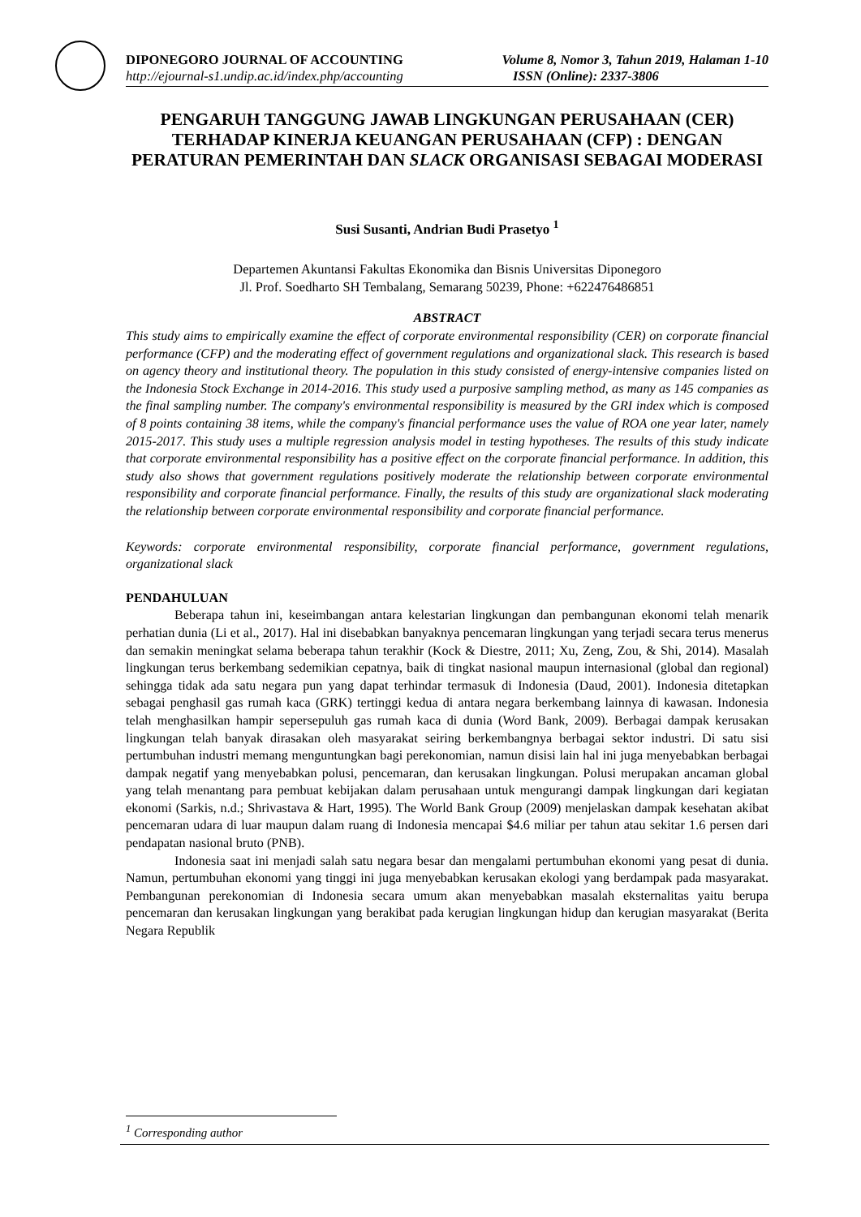DIPONEGORO JOURNAL OF ACCOUNTING Volume 8, Nomor 3, Tahun 2019, Halaman 1-10
http://ejournal-s1.undip.ac.id/index.php/accounting ISSN (Online): 2337-3806
PENGARUH TANGGUNG JAWAB LINGKUNGAN PERUSAHAAN (CER) TERHADAP KINERJA KEUANGAN PERUSAHAAN (CFP) : DENGAN PERATURAN PEMERINTAH DAN SLACK ORGANISASI SEBAGAI MODERASI
Susi Susanti, Andrian Budi Prasetyo <sup>1</sup>
Departemen Akuntansi Fakultas Ekonomika dan Bisnis Universitas Diponegoro
Jl. Prof. Soedharto SH Tembalang, Semarang 50239, Phone: +622476486851
ABSTRACT
This study aims to empirically examine the effect of corporate environmental responsibility (CER) on corporate financial performance (CFP) and the moderating effect of government regulations and organizational slack. This research is based on agency theory and institutional theory. The population in this study consisted of energy-intensive companies listed on the Indonesia Stock Exchange in 2014-2016. This study used a purposive sampling method, as many as 145 companies as the final sampling number. The company's environmental responsibility is measured by the GRI index which is composed of 8 points containing 38 items, while the company's financial performance uses the value of ROA one year later, namely 2015-2017. This study uses a multiple regression analysis model in testing hypotheses. The results of this study indicate that corporate environmental responsibility has a positive effect on the corporate financial performance. In addition, this study also shows that government regulations positively moderate the relationship between corporate environmental responsibility and corporate financial performance. Finally, the results of this study are organizational slack moderating the relationship between corporate environmental responsibility and corporate financial performance.
Keywords: corporate environmental responsibility, corporate financial performance, government regulations, organizational slack
PENDAHULUAN
Beberapa tahun ini, keseimbangan antara kelestarian lingkungan dan pembangunan ekonomi telah menarik perhatian dunia (Li et al., 2017). Hal ini disebabkan banyaknya pencemaran lingkungan yang terjadi secara terus menerus dan semakin meningkat selama beberapa tahun terakhir (Kock & Diestre, 2011; Xu, Zeng, Zou, & Shi, 2014). Masalah lingkungan terus berkembang sedemikian cepatnya, baik di tingkat nasional maupun internasional (global dan regional) sehingga tidak ada satu negara pun yang dapat terhindar termasuk di Indonesia (Daud, 2001). Indonesia ditetapkan sebagai penghasil gas rumah kaca (GRK) tertinggi kedua di antara negara berkembang lainnya di kawasan. Indonesia telah menghasilkan hampir sepersepuluh gas rumah kaca di dunia (Word Bank, 2009). Berbagai dampak kerusakan lingkungan telah banyak dirasakan oleh masyarakat seiring berkembangnya berbagai sektor industri. Di satu sisi pertumbuhan industri memang menguntungkan bagi perekonomian, namun disisi lain hal ini juga menyebabkan berbagai dampak negatif yang menyebabkan polusi, pencemaran, dan kerusakan lingkungan. Polusi merupakan ancaman global yang telah menantang para pembuat kebijakan dalam perusahaan untuk mengurangi dampak lingkungan dari kegiatan ekonomi (Sarkis, n.d.; Shrivastava & Hart, 1995). The World Bank Group (2009) menjelaskan dampak kesehatan akibat pencemaran udara di luar maupun dalam ruang di Indonesia mencapai $4.6 miliar per tahun atau sekitar 1.6 persen dari pendapatan nasional bruto (PNB).
Indonesia saat ini menjadi salah satu negara besar dan mengalami pertumbuhan ekonomi yang pesat di dunia. Namun, pertumbuhan ekonomi yang tinggi ini juga menyebabkan kerusakan ekologi yang berdampak pada masyarakat. Pembangunan perekonomian di Indonesia secara umum akan menyebabkan masalah eksternalitas yaitu berupa pencemaran dan kerusakan lingkungan yang berakibat pada kerugian lingkungan hidup dan kerugian masyarakat (Berita Negara Republik
<sup>1</sup> Corresponding author